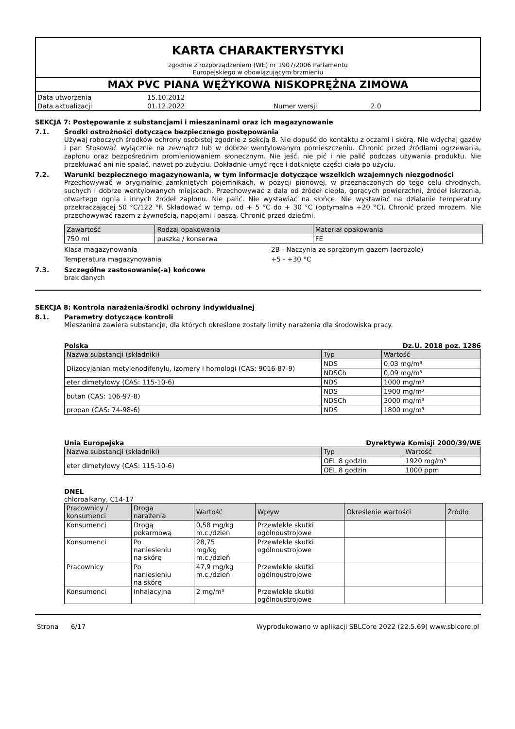KARTA CHARAKTERYSTYKI
zgodnie z rozporządzeniem (WE) nr 1907/2006 Parlamentu
Europejskiego w obowiązującym brzmieniu
MAX PVC PIANA WĘŻYKOWA NISKOPRĘŻNA ZIMOWA
Data utworzenia 15.10.2012 Data aktualizacji 01.12.2022 Numer wersji 2.0
SEKCJA 7: Postępowanie z substancjami i mieszaninami oraz ich magazynowanie
7.1. Środki ostrożności dotyczące bezpiecznego postępowania
Używaj roboczych środków ochrony osobistej zgodnie z sekcją 8. Nie dopuść do kontaktu z oczami i skórą. Nie wdychaj gazów i par. Stosować wyłącznie na zewnątrz lub w dobrze wentylowanym pomieszczeniu. Chronić przed źródłami ogrzewania, zapłonu oraz bezpośrednim promieniowaniem słonecznym. Nie jeść, nie pić i nie palić podczas używania produktu. Nie przekłuwać ani nie spalać, nawet po zużyciu. Dokładnie umyć ręce i dotknięte części ciała po użyciu.
7.2. Warunki bezpiecznego magazynowania, w tym informacje dotyczące wszelkich wzajemnych niezgodności
Przechowywać w oryginalnie zamkniętych pojemnikach, w pozycji pionowej, w przeznaczonych do tego celu chłodnych, suchych i dobrze wentylowanych miejscach. Przechowywać z dala od źródeł ciepła, gorących powierzchni, źródeł iskrzenia, otwartego ognia i innych źródeł zapłonu. Nie palić. Nie wystawiać na słońce. Nie wystawiać na działanie temperatury przekraczającej 50 °C/122 °F. Składować w temp. od + 5 °C do + 30 °C (optymalna +20 °C). Chronić przed mrozem. Nie przechowywać razem z żywnością, napojami i paszą. Chronić przed dziećmi.
| Zawartość | Rodzaj opakowania | Materiał opakowania |
| --- | --- | --- |
| 750 ml | puszka / konserwa | FE |
Klasa magazynowania 2B - Naczynia ze sprężonym gazem (aerozole) Temperatura magazynowania +5 - +30 °C
7.3. Szczególne zastosowanie(-a) końcowe
brak danych
SEKCJA 8: Kontrola narażenia/środki ochrony indywidualnej
8.1. Parametry dotyczące kontroli
Mieszanina zawiera substancje, dla których określone zostały limity narażenia dla środowiska pracy.
Polska Dz.U. 2018 poz. 1286
| Nazwa substancji (składniki) | Typ | Wartość |
| --- | --- | --- |
| Diizocyjanian metylenodifenylu, izomery i homologi (CAS: 9016-87-9) | NDS | 0,03 mg/m³ |
| | NDSCh | 0,09 mg/m³ |
| eter dimetylowy (CAS: 115-10-6) | NDS | 1000 mg/m³ |
| butan (CAS: 106-97-8) | NDS | 1900 mg/m³ |
| | NDSCh | 3000 mg/m³ |
| propan (CAS: 74-98-6) | NDS | 1800 mg/m³ |
Unia Europejska Dyrektywa Komisji 2000/39/WE
| Nazwa substancji (składniki) | Typ | Wartość |
| --- | --- | --- |
| eter dimetylowy (CAS: 115-10-6) | OEL 8 godzin | 1920 mg/m³ |
| | OEL 8 godzin | 1000 ppm |
DNEL
chloroalkany, C14-17
| Pracownicy / konsumenci | Droga narażenia | Wartość | Wpływ | Określenie wartości | Źródło |
| --- | --- | --- | --- | --- | --- |
| Konsumenci | Drogą pokarmową | 0,58 mg/kg m.c./dzień | Przewlekłe skutki ogólnoustrojowe | | |
| Konsumenci | Po naniesieniu na skórę | 28,75 mg/kg m.c./dzień | Przewlekłe skutki ogólnoustrojowe | | |
| Pracownicy | Po naniesieniu na skórę | 47,9 mg/kg m.c./dzień | Przewlekłe skutki ogólnoustrojowe | | |
| Konsumenci | Inhalacyjna | 2 mg/m³ | Przewlekłe skutki ogólnoustrojowe | | |
Strona 6/17 Wyprodukowano w aplikacji SBLCore 2022 (22.5.69) www.sblcore.pl